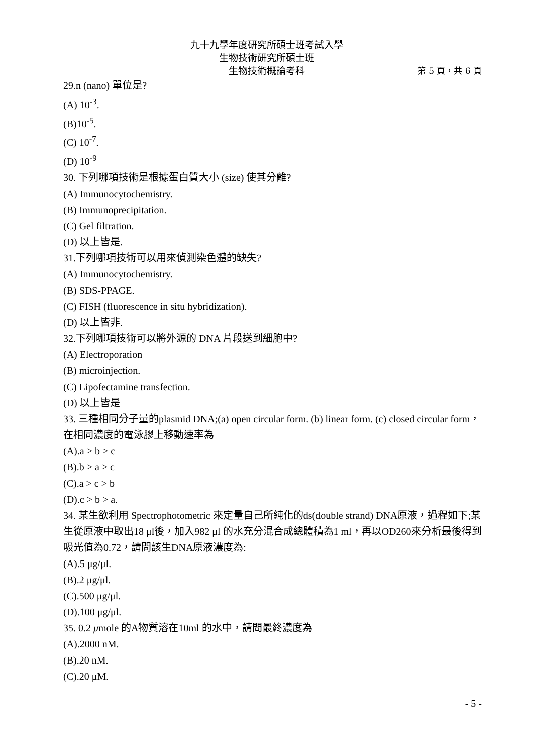九十九學年度研究所碩士班考試入學
生物技術研究所碩士班
生物技術概論考科 第 5 頁，共 6 頁
29.n (nano) 單位是?
(A) 10<sup>-3</sup>.
(B)10<sup>-5</sup>.
(C) 10<sup>-7</sup>.
(D) 10<sup>-9</sup>
30. 下列哪項技術是根據蛋白質大小 (size) 使其分離?
(A) Immunocytochemistry.
(B) Immunoprecipitation.
(C) Gel filtration.
(D) 以上皆是.
31.下列哪項技術可以用來偵測染色體的缺失?
(A) Immunocytochemistry.
(B) SDS-PPAGE.
(C) FISH (fluorescence in situ hybridization).
(D) 以上皆非.
32.下列哪項技術可以將外源的 DNA 片段送到細胞中?
(A) Electroporation
(B) microinjection.
(C) Lipofectamine transfection.
(D) 以上皆是
33. 三種相同分子量的plasmid DNA;(a) open circular form. (b) linear form. (c) closed circular form，在相同濃度的電泳膠上移動速率為
(A).a > b > c
(B).b > a > c
(C).a > c > b
(D).c > b > a.
34. 某生欲利用 Spectrophotometric 來定量自己所純化的ds(double strand) DNA原液，過程如下;某生從原液中取出18 μl後，加入982 μl 的水充分混合成總體積為1 ml，再以OD260來分析最後得到吸光值為0.72，請問該生DNA原液濃度為:
(A).5 μg/μl.
(B).2 μg/μl.
(C).500 μg/μl.
(D).100 μg/μl.
35. 0.2 μmole 的A物質溶在10ml 的水中，請問最終濃度為
(A).2000 nM.
(B).20 nM.
(C).20 μM.
- 5 -